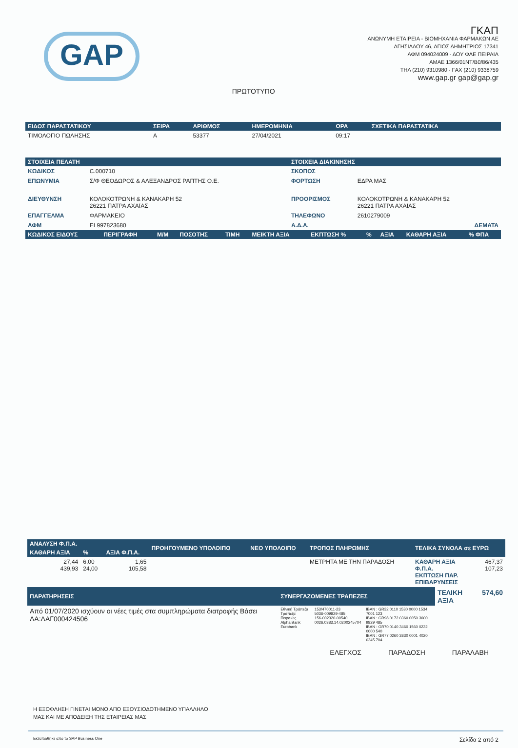GAP
ΠΡΩΤΟΤΥΠΟ
ΓΚΑΠ
ΑΝΩΝΥΜΗ ΕΤΑΙΡΕΙΑ - ΒΙΟΜΗΧΑΝΙΑ ΦΑΡΜΑΚΩΝ ΑΕ
ΑΓΗΣΙΛΑΟΥ 46, ΑΓΙΟΣ ΔΗΜΗΤΡΙΟΣ 17341
ΑΦΜ 094024009 - ΔΟΥ ΦΑΕ ΠΕΙΡΑΙΑ
ΑΜΑΕ 1366/01ΝΤ/Β0/86/435
ΤΗΛ (210) 9310980 - FAX (210) 9338759
www.gap.gr gap@gap.gr
| ΕΙΔΟΣ ΠΑΡΑΣΤΑΤΙΚΟΥ | ΣΕΙΡΑ | ΑΡΙΘΜΟΣ | ΗΜΕΡΟΜΗΝΙΑ | ΩΡΑ | ΣΧΕΤΙΚΑ ΠΑΡΑΣΤΑΤΙΚΑ |
| --- | --- | --- | --- | --- | --- |
| ΤΙΜΟΛΟΓΙΟ ΠΩΛΗΣΗΣ | Α | 53377 | 27/04/2021 | 09:17 | |
| ΣΤΟΙΧΕΙΑ ΠΕΛΑΤΗ | | ΣΤΟΙΧΕΙΑ ΔΙΑΚΙΝΗΣΗΣ | |
| --- | --- | --- | --- |
| ΚΩΔΙΚΟΣ | C.000710 | ΣΚΟΠΟΣ | |
| ΕΠΩΝΥΜΙΑ | Σ/Φ ΘΕΟΔΩΡΟΣ & ΑΛΕΞΑΝΔΡΟΣ ΡΑΠΤΗΣ Ο.Ε. | ΦΟΡΤΩΣΗ | ΕΔΡΑ ΜΑΣ |
| ΔΙΕΥΘΥΝΣΗ | ΚΟΛΟΚΟΤΡΩΝΗ & ΚΑΝΑΚΑΡΗ 52 26221 ΠΑΤΡΑ ΑΧΑΪΑΣ | ΠΡΟΟΡΙΣΜΟΣ | ΚΟΛΟΚΟΤΡΩΝΗ & ΚΑΝΑΚΑΡΗ 52 26221 ΠΑΤΡΑ ΑΧΑΪΑΣ |
| ΕΠΑΓΓΕΛΜΑ | ΦΑΡΜΑΚΕΙΟ | ΤΗΛΕΦΩΝΟ | 2610279009 |
| ΑΦΜ | EL997823680 | Α.Δ.Α. | ΔΕΜΑΤΑ |
| ΚΩΔΙΚΟΣ ΕΙΔΟΥΣ | ΠΕΡΙΓΡΑΦΗ | Μ/Μ | ΠΟΣΟΤΗΣ | ΤΙΜΗ | ΜΕΙΚΤΗ ΑΞΙΑ | ΕΚΠΤΩΣΗ % | % | ΑΞΙΑ | ΚΑΘΑΡΗ ΑΞΙΑ | % ΦΠΑ |
| --- | --- | --- | --- | --- | --- | --- | --- | --- | --- | --- |
| ΑΝΑΛΥΣΗ Φ.Π.Α. | | | ΠΡΟΗΓΟΥΜΕΝΟ ΥΠΟΛΟΙΠΟ | ΝΕΟ ΥΠΟΛΟΙΠΟ | ΤΡΟΠΟΣ ΠΛΗΡΩΜΗΣ | ΤΕΛΙΚΑ ΣΥΝΟΛΑ σε ΕΥΡΩ | |
| --- | --- | --- | --- | --- | --- | --- | --- |
| ΚΑΘΑΡΗ ΑΞΙΑ | % | ΑΞΙΑ Φ.Π.Α. | | | | | |
| 27,44 439,93 | 6,00 24,00 | 1,65 105,58 | | | ΜΕΤΡΗΤΑ ΜΕ ΤΗΝ ΠΑΡΑΔΟΣΗ | ΚΑΘΑΡΗ ΑΞΙΑ Φ.Π.Α. ΕΚΠΤΩΣΗ ΠΑΡ. ΕΠΙΒΑΡΥΝΣΕΙΣ | 467,37 107,23 |
| ΠΑΡΑΤΗΡΗΣΕΙΣ | ΣΥΝΕΡΓΑΖΟΜΕΝΕΣ ΤΡΑΠΕΖΕΣ | | | ΤΕΛΙΚΗ ΑΞΙΑ | 574,60 |
| Από 01/07/2020 ισχύουν οι νέες τιμές στα συμπληρώματα διατροφής Βάσει ΔΑ:ΔΑΓ000424506 | Εθνική Τράπεζα Τράπεζα Πειραιώς Alpha Bank Eurobank | 153/470011-23 5036-009829-485 156-002320-00540 0026.0383.14.0200245704 | IBAN : GR32 0110 1530 0000 1534 7001 123 IBAN : GR98 0172 0360 0050 3600 9829 485 IBAN : GR70 0140 3460 1560 0232 0000 540 IBAN : GR77 0260 3830 0001 4020 0245 704 | | |
ΕΛΕΓΧΟΣ ΠΑΡΑΔΟΣΗ ΠΑΡΑΛΑΒΗ
Η ΕΞΟΦΛΗΣΗ ΓΙΝΕΤΑΙ ΜΟΝΟ ΑΠΟ ΕΞΟΥΣΙΟΔΟΤΗΜΕΝΟ ΥΠΑΛΛΗΛΟ
ΜΑΣ ΚΑΙ ΜΕ ΑΠΟΔΕΙΞΗ ΤΗΣ ΕΤΑΙΡΕΙΑΣ ΜΑΣ
Εκτυπώθηκε από το SAP Business One Σελίδα 2 από 2